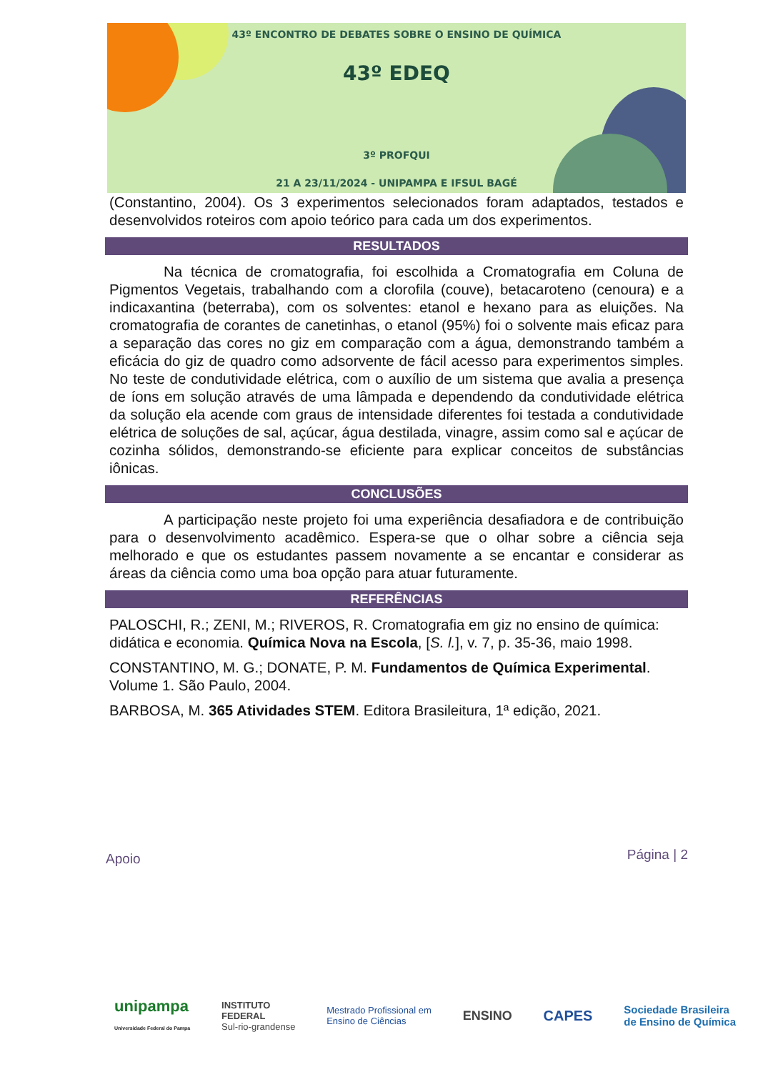43º ENCONTRO DE DEBATES SOBRE O ENSINO DE QUÍMICA
43º EDEQ
3º PROFQUI
21 A 23/11/2024 - UNIPAMPA E IFSUL BAGÉ
(Constantino, 2004). Os 3 experimentos selecionados foram adaptados, testados e desenvolvidos roteiros com apoio teórico para cada um dos experimentos.
RESULTADOS
Na técnica de cromatografia, foi escolhida a Cromatografia em Coluna de Pigmentos Vegetais, trabalhando com a clorofila (couve), betacaroteno (cenoura) e a indicaxantina (beterraba), com os solventes: etanol e hexano para as eluições. Na cromatografia de corantes de canetinhas, o etanol (95%) foi o solvente mais eficaz para a separação das cores no giz em comparação com a água, demonstrando também a eficácia do giz de quadro como adsorvente de fácil acesso para experimentos simples. No teste de condutividade elétrica, com o auxílio de um sistema que avalia a presença de íons em solução através de uma lâmpada e dependendo da condutividade elétrica da solução ela acende com graus de intensidade diferentes foi testada a condutividade elétrica de soluções de sal, açúcar, água destilada, vinagre, assim como sal e açúcar de cozinha sólidos, demonstrando-se eficiente para explicar conceitos de substâncias iônicas.
CONCLUSÕES
A participação neste projeto foi uma experiência desafiadora e de contribuição para o desenvolvimento acadêmico. Espera-se que o olhar sobre a ciência seja melhorado e que os estudantes passem novamente a se encantar e considerar as áreas da ciência como uma boa opção para atuar futuramente.
REFERÊNCIAS
PALOSCHI, R.; ZENI, M.; RIVEROS, R. Cromatografia em giz no ensino de química: didática e economia. Química Nova na Escola, [S. l.], v. 7, p. 35-36, maio 1998.
CONSTANTINO, M. G.; DONATE, P. M. Fundamentos de Química Experimental. Volume 1. São Paulo, 2004.
BARBOSA, M. 365 Atividades STEM. Editora Brasileitura, 1ª edição, 2021.
Apoio Página | 2
unipampa
Universidade Federal do Pampa INSTITUTO
FEDERAL
Sul-rio-grandense Mestrado Profissional em
Ensino de Ciências ENSINO CAPES Sociedade Brasileira
de Ensino de Química